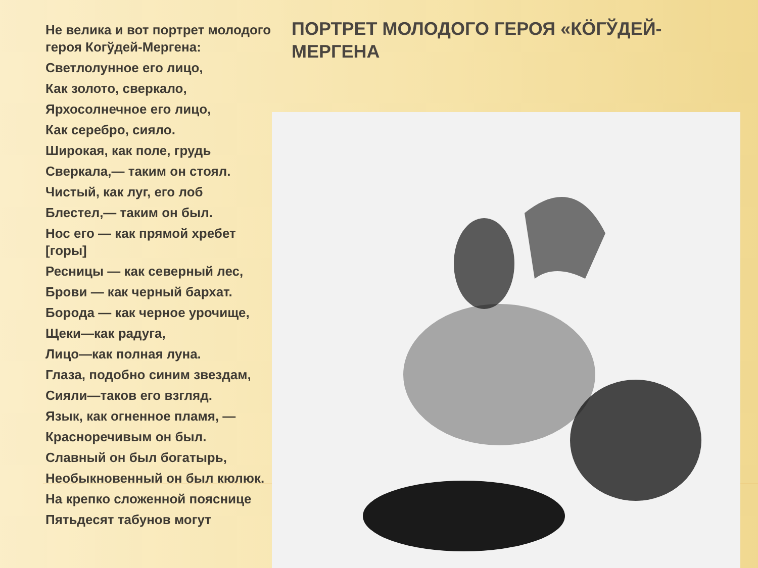Не велика и вот портрет молодого героя Когўдей-Мергена:
Светлолунное его лицо,
Как золото, сверкало,
Ярхосолнечное его лицо,
Как серебро, сияло.
Широкая, как поле, грудь
Сверкала,— таким он стоял.
Чистый, как луг, его лоб
Блестел,— таким он был.
Нос его — как прямой хребет [горы]
Ресницы — как северный лес,
Брови — как черный бархат.
Борода — как черное урочище,
Щеки—как радуга,
Лицо—как полная луна.
Глаза, подобно синим звездам,
Сияли—таков его взгляд.
Язык, как огненное пламя, —
Красноречивым он был.
Славный он был богатырь,
Необыкновенный он был кюлюк.
На крепко сложенной пояснице
Пятьдесят табунов могут
ПОРТРЕТ МОЛОДОГО ГЕРОЯ «КÖГЎДЕЙ-МЕРГЕНА